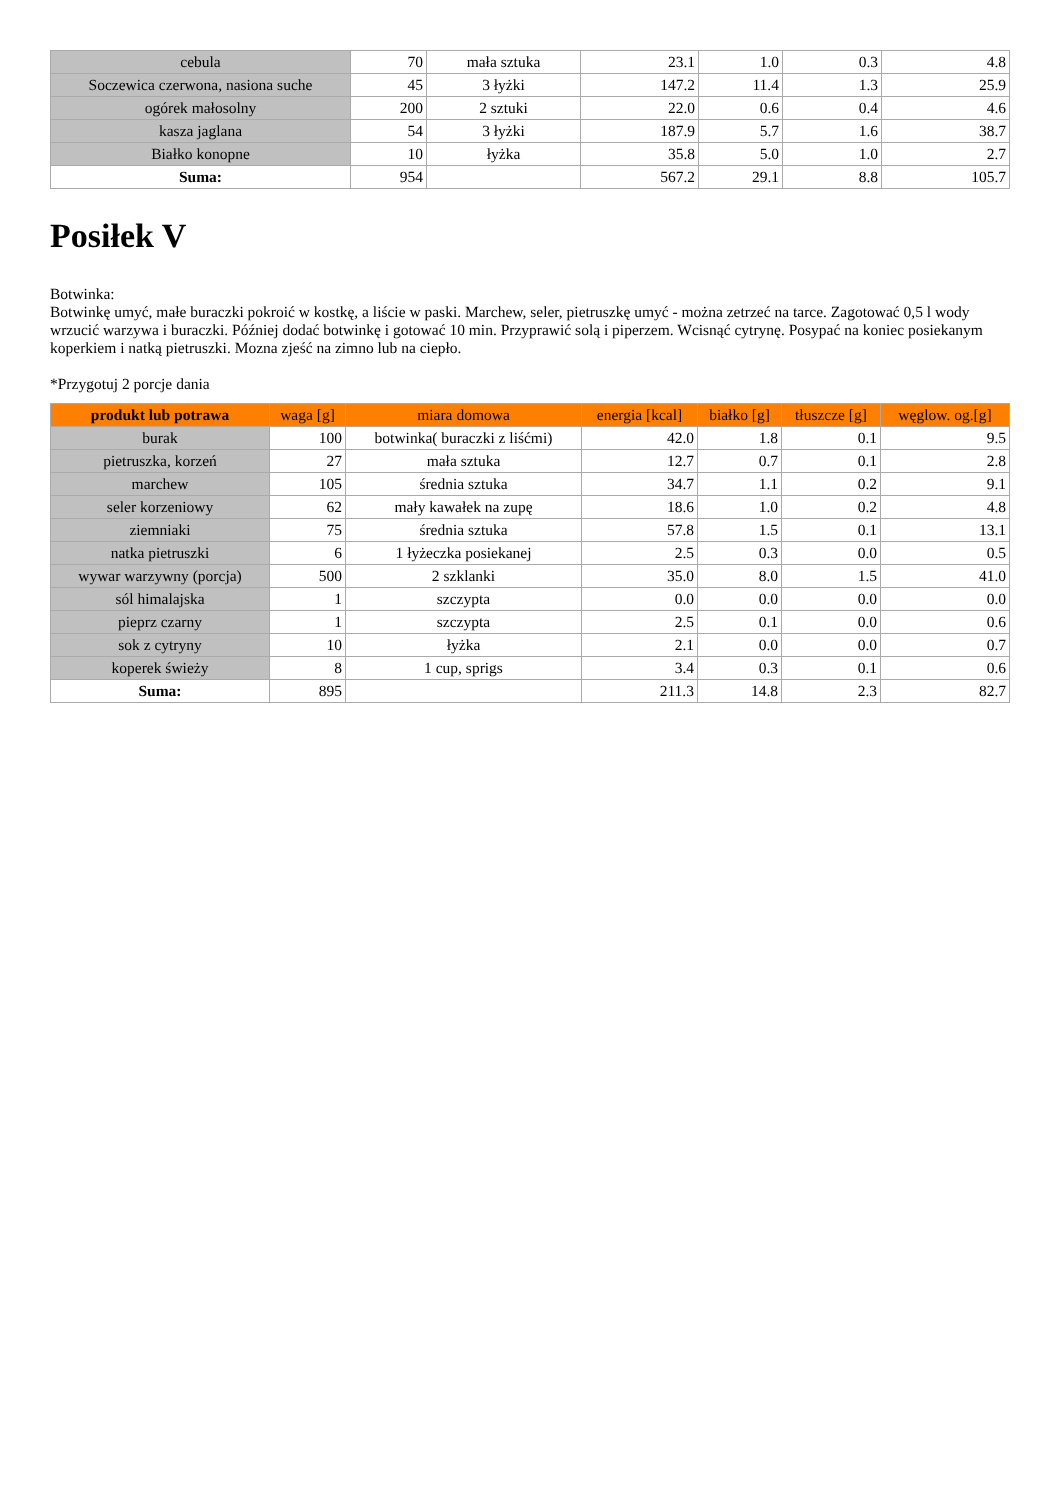| cebula | 70 | mała sztuka | 23.1 | 1.0 | 0.3 | 4.8 |
| Soczewica czerwona, nasiona suche | 45 | 3 łyżki | 147.2 | 11.4 | 1.3 | 25.9 |
| ogórek małosolny | 200 | 2 sztuki | 22.0 | 0.6 | 0.4 | 4.6 |
| kasza jaglana | 54 | 3 łyżki | 187.9 | 5.7 | 1.6 | 38.7 |
| Białko konopne | 10 | łyżka | 35.8 | 5.0 | 1.0 | 2.7 |
| Suma: | 954 | | 567.2 | 29.1 | 8.8 | 105.7 |
Posiłek V
Botwinka:
Botwinkę umyć, małe buraczki pokroić w kostkę, a liście w paski. Marchew, seler, pietruszkę umyć - można zetrzeć na tarce. Zagotować 0,5 l wody wrzucić warzywa i buraczki. Później dodać botwinkę i gotować 10 min. Przyprawić solą i piperzem. Wcisnąć cytrynę. Posypać na koniec posiekanym koperkiem i natką pietruszki. Mozna zjeść na zimno lub na ciepło.
*Przygotuj 2 porcje dania
| produkt lub potrawa | waga [g] | miara domowa | energia [kcal] | białko [g] | tłuszcze [g] | węglow. og.[g] |
| --- | --- | --- | --- | --- | --- | --- |
| burak | 100 | botwinka( buraczki z liśćmi) | 42.0 | 1.8 | 0.1 | 9.5 |
| pietruszka, korzeń | 27 | mała sztuka | 12.7 | 0.7 | 0.1 | 2.8 |
| marchew | 105 | średnia sztuka | 34.7 | 1.1 | 0.2 | 9.1 |
| seler korzeniowy | 62 | mały kawałek na zupę | 18.6 | 1.0 | 0.2 | 4.8 |
| ziemniaki | 75 | średnia sztuka | 57.8 | 1.5 | 0.1 | 13.1 |
| natka pietruszki | 6 | 1 łyżeczka posiekanej | 2.5 | 0.3 | 0.0 | 0.5 |
| wywar warzywny (porcja) | 500 | 2 szklanki | 35.0 | 8.0 | 1.5 | 41.0 |
| sól himalajska | 1 | szczypta | 0.0 | 0.0 | 0.0 | 0.0 |
| pieprz czarny | 1 | szczypta | 2.5 | 0.1 | 0.0 | 0.6 |
| sok z cytryny | 10 | łyżka | 2.1 | 0.0 | 0.0 | 0.7 |
| koperek świeży | 8 | 1 cup, sprigs | 3.4 | 0.3 | 0.1 | 0.6 |
| Suma: | 895 | | 211.3 | 14.8 | 2.3 | 82.7 |